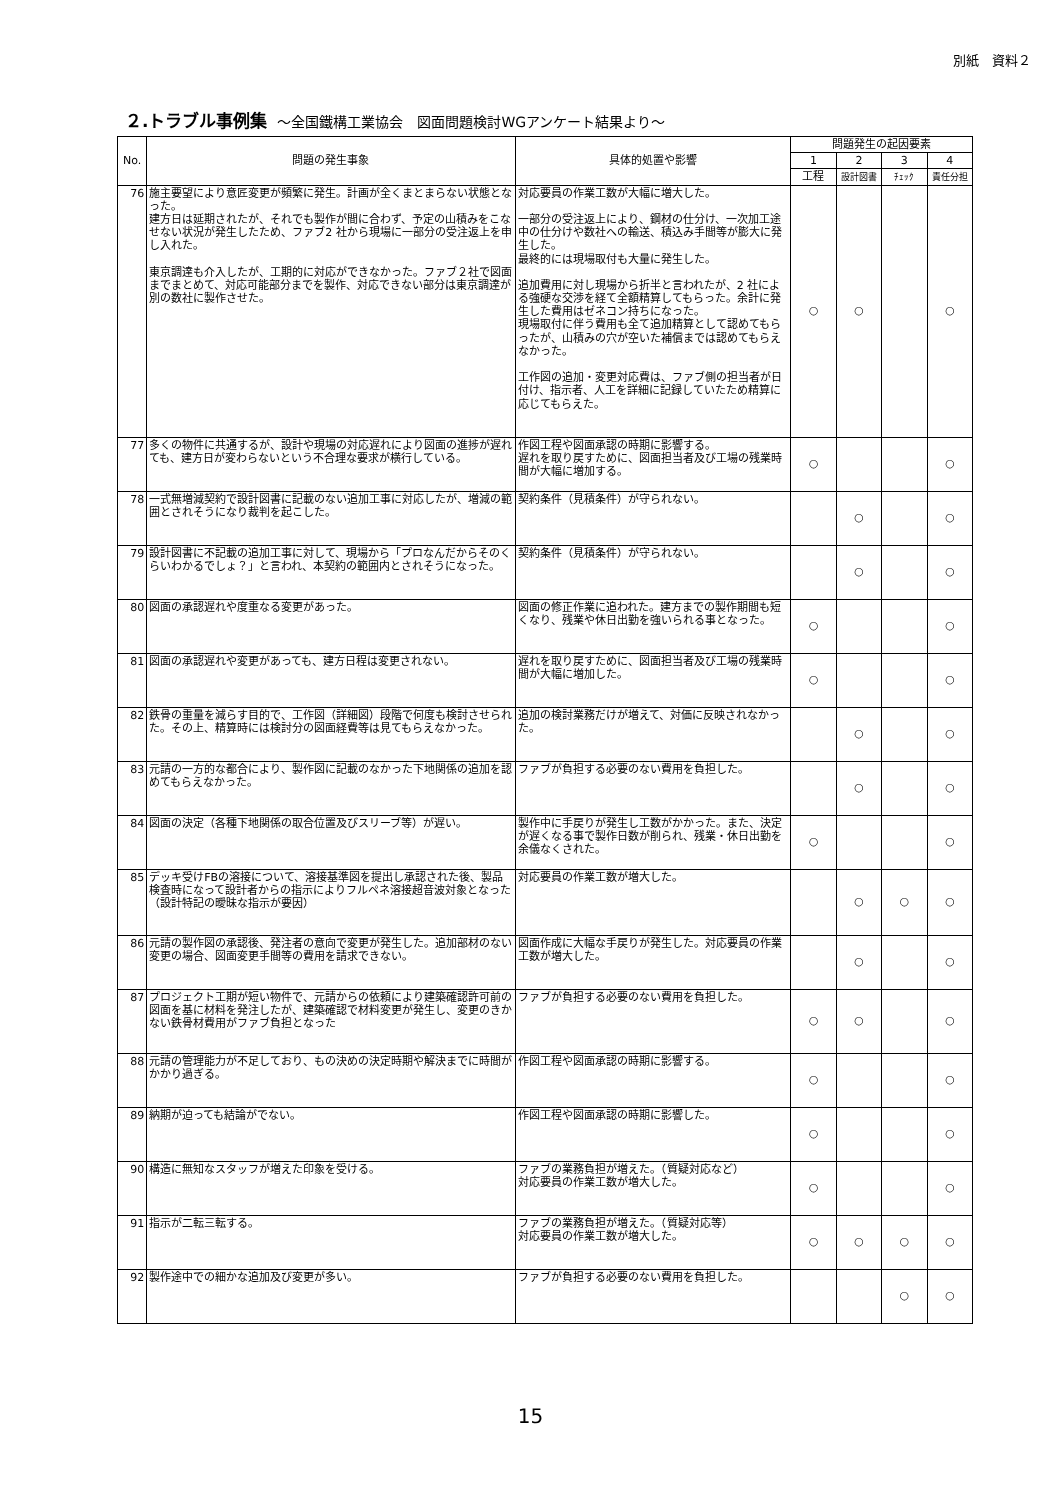別紙　資料２
２.トラブル事例集 ～全国鐵構工業協会　図面問題検討WGアンケート結果より～
| No. | 問題の発生事象 | 具体的処置や影響 | 問題発生の起因要素 | | | |
| --- | --- | --- | --- | --- | --- | --- |
| | | | 1 | 2 | 3 | 4 |
| | | | 工程 | 設計図書 | ﾁｪｯｸ | 責任分担 |
| 76 | 施主要望により意匠変更が頻繁に発生。計画が全くまとまらない状態となった。 建方日は延期されたが、それでも製作が間に合わず、予定の山積みをこなせない状況が発生したため、ファブ2 社から現場に一部分の受注返上を申し入れた。 東京調達も介入したが、工期的に対応ができなかった。ファブ２社で図面までまとめて、対応可能部分までを製作、対応できない部分は東京調達が別の数社に製作させた。 | 対応要員の作業工数が大幅に増大した。 一部分の受注返上により、鋼材の仕分け、一次加工途中の仕分けや数社への輸送、積込み手間等が膨大に発生した。 最終的には現場取付も大量に発生した。 追加費用に対し現場から折半と言われたが、2 社による強硬な交渉を経て全額精算してもらった。余計に発生した費用はゼネコン持ちになった。 現場取付に伴う費用も全て追加精算として認めてもらったが、山積みの穴が空いた補償までは認めてもらえなかった。 工作図の追加・変更対応費は、ファブ側の担当者が日付け、指示者、人工を詳細に記録していたため精算に応じてもらえた。 | ○ | ○ | | ○ |
| 77 | 多くの物件に共通するが、設計や現場の対応遅れにより図面の進捗が遅れても、建方日が変わらないという不合理な要求が横行している。 | 作図工程や図面承認の時期に影響する。 遅れを取り戻すために、図面担当者及び工場の残業時間が大幅に増加する。 | ○ | | | ○ |
| 78 | 一式無増減契約で設計図書に記載のない追加工事に対応したが、増減の範囲とされそうになり裁判を起こした。 | 契約条件（見積条件）が守られない。 | | ○ | | ○ |
| 79 | 設計図書に不記載の追加工事に対して、現場から「プロなんだからそのくらいわかるでしょ？」と言われ、本契約の範囲内とされそうになった。 | 契約条件（見積条件）が守られない。 | | ○ | | ○ |
| 80 | 図面の承認遅れや度重なる変更があった。 | 図面の修正作業に追われた。建方までの製作期間も短くなり、残業や休日出勤を強いられる事となった。 | ○ | | | ○ |
| 81 | 図面の承認遅れや変更があっても、建方日程は変更されない。 | 遅れを取り戻すために、図面担当者及び工場の残業時間が大幅に増加した。 | ○ | | | ○ |
| 82 | 鉄骨の重量を減らす目的で、工作図（詳細図）段階で何度も検討させられた。その上、精算時には検討分の図面経費等は見てもらえなかった。 | 追加の検討業務だけが増えて、対価に反映されなかった。 | | ○ | | ○ |
| 83 | 元請の一方的な都合により、製作図に記載のなかった下地関係の追加を認めてもらえなかった。 | ファブが負担する必要のない費用を負担した。 | | ○ | | ○ |
| 84 | 図面の決定（各種下地関係の取合位置及びスリーブ等）が遅い。 | 製作中に手戻りが発生し工数がかかった。また、決定が遅くなる事で製作日数が削られ、残業・休日出勤を余儀なくされた。 | ○ | | | ○ |
| 85 | デッキ受けFBの溶接について、溶接基準図を提出し承認された後、製品検査時になって設計者からの指示によりフルペネ溶接超音波対象となった（設計特記の曖昧な指示が要因） | 対応要員の作業工数が増大した。 | | ○ | ○ | ○ |
| 86 | 元請の製作図の承認後、発注者の意向で変更が発生した。追加部材のない変更の場合、図面変更手間等の費用を請求できない。 | 図面作成に大幅な手戻りが発生した。対応要員の作業工数が増大した。 | | ○ | | ○ |
| 87 | プロジェクト工期が短い物件で、元請からの依頼により建築確認許可前の図面を基に材料を発注したが、建築確認で材料変更が発生し、変更のきかない鉄骨材費用がファブ負担となった | ファブが負担する必要のない費用を負担した。 | ○ | ○ | | ○ |
| 88 | 元請の管理能力が不足しており、もの決めの決定時期や解決までに時間がかかり過ぎる。 | 作図工程や図面承認の時期に影響する。 | ○ | | | ○ |
| 89 | 納期が迫っても結論がでない。 | 作図工程や図面承認の時期に影響した。 | ○ | | | ○ |
| 90 | 構造に無知なスタッフが増えた印象を受ける。 | ファブの業務負担が増えた。（質疑対応など） 対応要員の作業工数が増大した。 | ○ | | | ○ |
| 91 | 指示が二転三転する。 | ファブの業務負担が増えた。（質疑対応等） 対応要員の作業工数が増大した。 | ○ | ○ | ○ | ○ |
| 92 | 製作途中での細かな追加及び変更が多い。 | ファブが負担する必要のない費用を負担した。 | | | ○ | ○ |
15